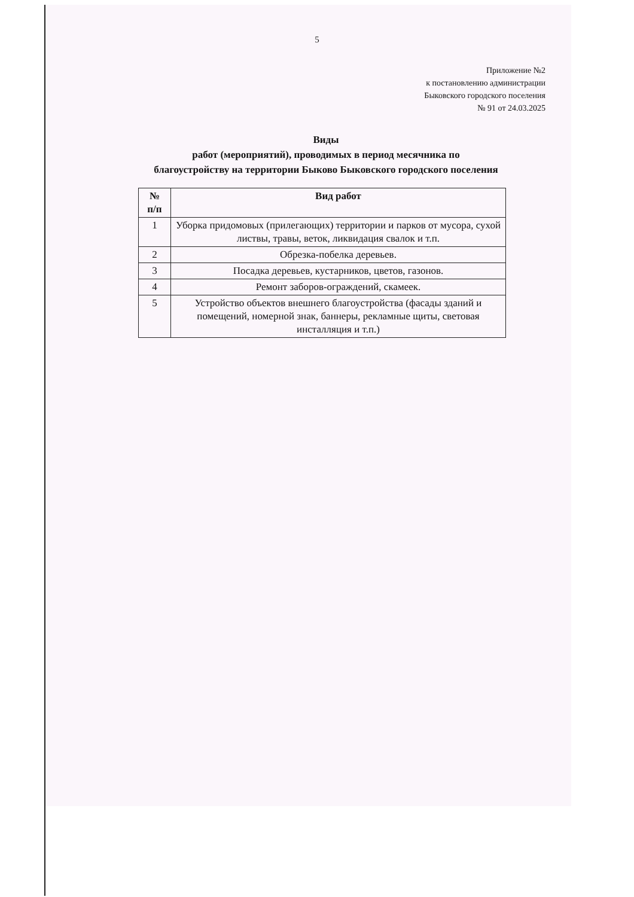5
Приложение №2
к постановлению администрации
Быковского городского поселения
№ 91 от 24.03.2025
Виды
работ (мероприятий), проводимых в период месячника по
благоустройству на территории Быково Быковского городского поселения
| № п/п | Вид работ |
| --- | --- |
| 1 | Уборка придомовых (прилегающих) территории и парков от мусора, сухой листвы, травы, веток, ликвидация свалок и т.п. |
| 2 | Обрезка-побелка деревьев. |
| 3 | Посадка деревьев, кустарников, цветов, газонов. |
| 4 | Ремонт заборов-ограждений, скамеек. |
| 5 | Устройство объектов внешнего благоустройства (фасады зданий и помещений, номерной знак, баннеры, рекламные щиты, световая инсталляция и т.п.) |